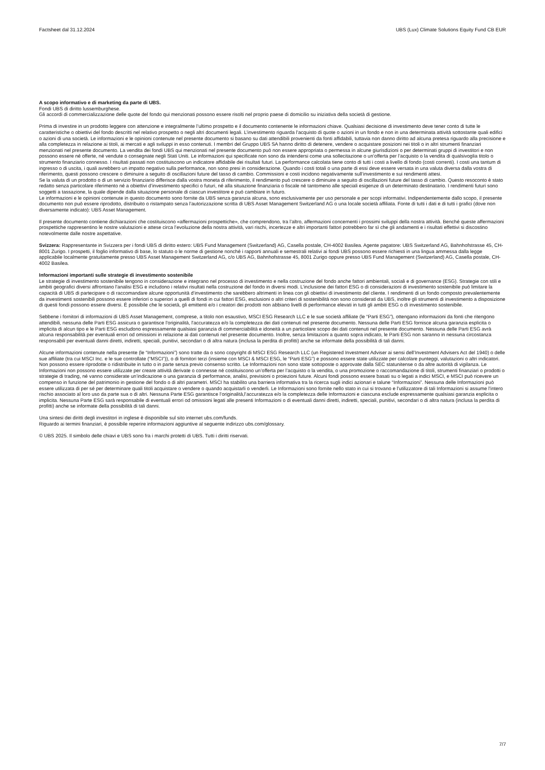Factsheet dal 31.12.2024 UBS (Lux) Climate Solutions Equity Fund CB EUR
A scopo informativo e di marketing da parte di UBS.
Fondi UBS di diritto lussemburghese.
Gli accordi di commercializzazione delle quote del fondo qui menzionati possono essere risolti nel proprio paese di domicilio su iniziativa della società di gestione.
Prima di investire in un prodotto leggere con attenzione e integralmente l’ultimo prospetto e il documento contenente le informazioni chiave. Qualsiasi decisione di investimento deve tener conto di tutte le caratteristiche o obiettivi del fondo descritti nel relativo prospetto o negli altri documenti legali. L’investimento riguarda l’acquisto di quote o azioni in un fondo e non in una determinata attività sottostante quali edifici o azioni di una società. Le informazioni e le opinioni contenute nel presente documento si basano su dati attendibili provenienti da fonti affidabili, tuttavia non danno diritto ad alcuna pretesa riguardo alla precisione e alla completezza in relazione ai titoli, ai mercati e agli sviluppi in esso contenuti. I membri del Gruppo UBS SA hanno diritto di detenere, vendere o acquistare posizioni nei titoli o in altri strumenti finanziari menzionati nel presente documento. La vendita dei fondi UBS qui menzionati nel presente documento può non essere appropriata o permessa in alcune giurisdizioni o per determinati gruppi di investitori e non possono essere né offerte, né vendute o consegnate negli Stati Uniti. Le informazioni qui specificate non sono da intendersi come una sollecitazione o un’offerta per l’acquisto o la vendita di qualsivoglia titolo o strumento finanziario connesso. I risultati passati non costituiscono un indicatore affidabile dei risultati futuri. La performance calcolata tiene conto di tutti i costi a livello di fondo (costi correnti). I costi una tantum di ingresso o di uscita, i quali avrebbero un impatto negativo sulla performance, non sono presi in considerazione. Quando i costi totali o una parte di essi deve essere versata in una valuta diversa dalla vostra di riferimento, questi possono crescere o diminuire a seguito di oscillazioni future del tasso di cambio. Commissioni e costi incidono negativamente sull’investimento e sui rendimenti attesi.
Se la valuta di un prodotto o di un servizio finanziario differisce dalla vostra moneta di riferimento, il rendimento può crescere o diminuire a seguito di oscillazioni future del tasso di cambio. Questo resoconto è stato redatto senza particolare riferimento né a obiettivi d’investimento specifici o futuri, né alla situazione finanziaria o fiscale né tantomeno alle speciali esigenze di un determinato destinatario. I rendimenti futuri sono soggetti a tassazione, la quale dipende dalla situazione personale di ciascun investitore e può cambiare in futuro.
Le informazioni e le opinioni contenute in questo documento sono fornite da UBS senza garanzia alcuna, sono esclusivamente per uso personale e per scopi informativi. Indipendentemente dallo scopo, il presente documento non può essere riprodotto, distribuito o ristampato senza l’autorizzazione scritta di UBS Asset Management Switzerland AG o una locale società affiliata. Fonte di tutti i dati e di tutti i grafici (dove non diversamente indicato): UBS Asset Management.
Il presente documento contiene dichiarazioni che costituiscono «affermazioni prospettiche», che comprendono, tra l’altro, affermazioni concernenti i prossimi sviluppi della nostra attività. Benché queste affermazioni prospettiche rappresentino le nostre valutazioni e attese circa l’evoluzione della nostra attività, vari rischi, incertezze e altri importanti fattori potrebbero far sì che gli andamenti e i risultati effettivi si discostino notevolmente dalle nostre aspettative.
Svizzera: Rappresentante in Svizzera per i fondi UBS di diritto estero: UBS Fund Management (Switzerland) AG, Casella postale, CH-4002 Basilea. Agente pagatore: UBS Switzerland AG, Bahnhofstrasse 45, CH-8001 Zurigo. I prospetti, il foglio informativo di base, lo statuto o le norme di gestione nonché i rapporti annuali e semestrali relativi ai fondi UBS possono essere richiesti in una lingua ammessa dalla legge applicabile localmente gratuitamente presso UBS Asset Management Switzerland AG, c/o UBS AG, Bahnhofstrasse 45, 8001 Zurigo oppure presso UBS Fund Management (Switzerland) AG, Casella postale, CH-4002 Basilea.
Informazioni importanti sulle strategie di investimento sostenibile
Le strategie di investimento sostenibile tengono in considerazione e integrano nel processo di investimento e nella costruzione del fondo anche fattori ambientali, sociali e di governance (ESG). Strategie con stili e ambiti geografici diversi affrontano l'analisi ESG e includono i relativi risultati nella costruzione del fondo in diversi modi. L’inclusione dei fattori ESG o di considerazioni di investimento sostenibile può limitare la capacità di UBS di partecipare o di raccomandare alcune opportunità d’investimento che sarebbero altrimenti in linea con gli obiettivi di investimento del cliente. I rendimenti di un fondo composto prevalentemente da investimenti sostenibili possono essere inferiori o superiori a quelli di fondi in cui fattori ESG, esclusioni o altri criteri di sostenibilità non sono considerati da UBS, inoltre gli strumenti di investimento a disposizione di questi fondi possono essere diversi. È possibile che le società, gli emittenti e/o i creatori dei prodotti non abbiano livelli di performance elevati in tutti gli ambiti ESG o di investimento sostenibile.
Sebbene i fornitori di informazioni di UBS Asset Management, comprese, a titolo non esaustivo, MSCI ESG Research LLC e le sue società affiliate (le “Parti ESG”), ottengano informazioni da fonti che ritengono attendibili, nessuna delle Parti ESG assicura o garantisce l'originalità, l'accuratezza e/o la completezza dei dati contenuti nel presente documento. Nessuna delle Parti ESG fornisce alcuna garanzia esplicita o implicita di alcun tipo e le Parti ESG escludono espressamente qualsiasi garanzia di commerciabilità e idoneità a un particolare scopo dei dati contenuti nel presente documento. Nessuna delle Parti ESG avrà alcuna responsabilità per eventuali errori od omissioni in relazione ai dati contenuti nel presente documento. Inoltre, senza limitazioni a quanto sopra indicato, le Parti ESG non saranno in nessuna circostanza responsabili per eventuali danni diretti, indiretti, speciali, punitivi, secondari o di altra natura (inclusa la perdita di profitti) anche se informate della possibilità di tali danni.
Alcune informazioni contenute nella presente (le “Informazioni”) sono tratte da o sono copyright di MSCI ESG Research LLC (un Registered Investment Adviser ai sensi dell’Investment Advisers Act del 1940) o delle sue affiliate (tra cui MSCI Inc. e le sue controllate (“MSCI”)), o di fornitori terzi (insieme con MSCI & MSCI ESG, le “Parti ESG”) e possono essere state utilizzate per calcolare punteggi, valutazioni o altri indicatori. Non possono essere riprodotte o ridistribuite in tutto o in parte senza previo consenso scritto. Le Informazioni non sono state sottoposte o approvate dalla SEC statunitense o da altre autorità di vigilanza. Le Informazioni non possono essere utilizzate per creare attività derivate o connesse né costituiscono un’offerta per l’acquisto o la vendita, o una promozione o raccomandazione di titoli, strumenti finanziari o prodotti o strategie di trading, né vanno considerate un’indicazione o una garanzia di performance, analisi, previsioni o proiezioni future. Alcuni fondi possono essere basati su o legati a indici MSCI, e MSCI può ricevere un compenso in funzione del patrimonio in gestione del fondo o di altri parametri. MSCI ha stabilito una barriera informativa tra la ricerca sugli indici azionari e talune “Informazioni”. Nessuna delle Informazioni può essere utilizzata di per sé per determinare quali titoli acquistare o vendere o quando acquistarli o venderli. Le Informazioni sono fornite nello stato in cui si trovano e l'utilizzatore di tali Informazioni si assume l'intero rischio associato al loro uso da parte sua o di altri. Nessuna Parte ESG garantisce l’originalità,l’accuratezza e/o la completezza delle Informazioni e ciascuna esclude espressamente qualsiasi garanzia esplicita o implicita. Nessuna Parte ESG sarà responsabile di eventuali errori od omissioni legati alle presenti Informazioni o di eventuali danni diretti, indiretti, speciali, punitivi, secondari o di altra natura (inclusa la perdita di profitti) anche se informate della possibilità di tali danni.
Una sintesi dei diritti degli investitori in inglese è disponibile sul sito internet ubs.com/funds.
Riguardo ai termini finanziari, è possibile reperire informazioni aggiuntive al seguente indirizzo ubs.com/glossary.
© UBS 2025. Il simbolo delle chiavi e UBS sono fra i marchi protetti di UBS. Tutti i diritti riservati.
7/7